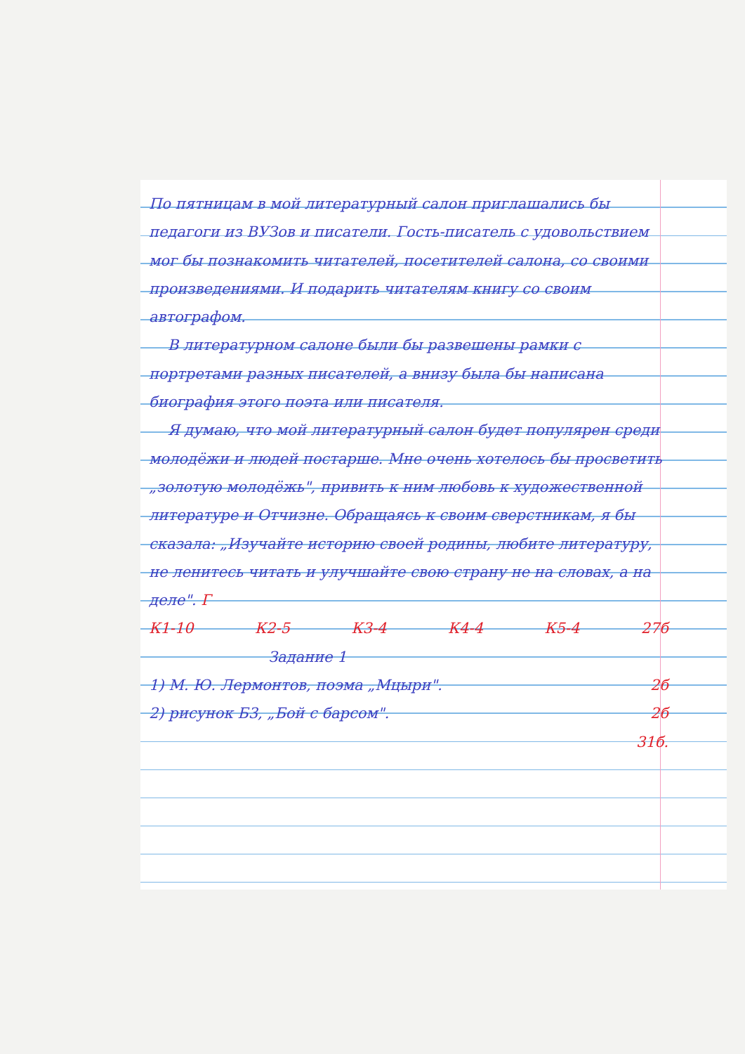По пятницам в мой литературный салон приглашались бы педагоги из ВУЗов и писатели. Гость-писатель с удовольствием мог бы познакомить читателей, посетителей салона, со своими произведениями. И подарить читателям книгу со своим автографом.
В литературном салоне были бы развешены рамки с портретами разных писателей, а внизу была бы написана биография этого поэта или писателя.
Я думаю, что мой литературный салон будет популярен среди молодёжи и людей постарше. Мне очень хотелось бы просветить „золотую молодёжь", привить к ним любовь к художественной литературе и Отчизне. Обращаясь к своим сверстникам, я бы сказала: „Изучайте историю своей родины, любите литературу, не ленитесь читать и улучшайте свою страну не на словах, а на деле". Г
К1-10 К2-5 К3-4 К4-4 К5-4 27б
Задание 1
1) М. Ю. Лермонтов, поэма „Мцыри". 2б
2) рисунок Б3, „Бой с барсом". 2б
31б.